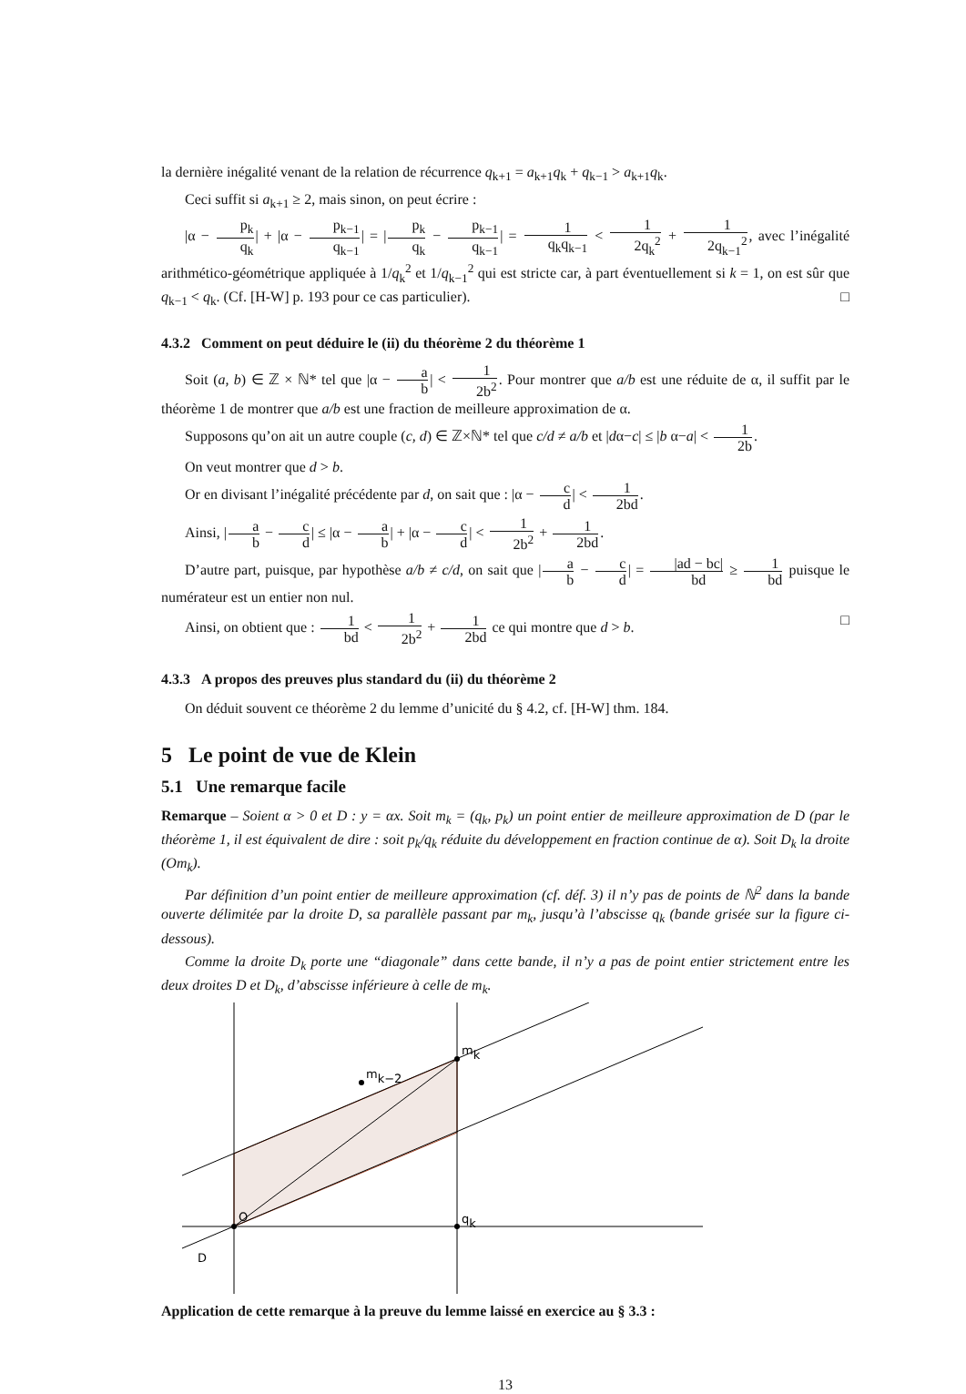la dernière inégalité venant de la relation de récurrence q<sub>k+1</sub> = a<sub>k+1</sub>q<sub>k</sub> + q<sub>k−1</sub> > a<sub>k+1</sub>q<sub>k</sub>.
Ceci suffit si a<sub>k+1</sub> ≥ 2, mais sinon, on peut écrire :
|α − p<sub>k</sub> q<sub>k</sub>| + |α − p<sub>k−1</sub> q<sub>k−1</sub>| = |p<sub>k</sub> q<sub>k</sub> − p<sub>k−1</sub> q<sub>k−1</sub>| = 1 q<sub>k</sub>q<sub>k−1</sub> < 1 2q<sub>k</sub><sup>2</sup> + 1 2q<sub>k−1</sub><sup>2</sup>, avec l’inégalité arithmético-géométrique appliquée à 1/q<sub>k</sub><sup>2</sup> et 1/q<sub>k−1</sub><sup>2</sup> qui est stricte car, à part éventuellement si k = 1, on est sûr que q<sub>k−1</sub> < q<sub>k</sub>. (Cf. [H-W] p. 193 pour ce cas particulier). □
4.3.2 Comment on peut déduire le (ii) du théorème 2 du théorème 1
Soit (a, b) ∈ ℤ × ℕ* tel que |α − a b| < 1 2b<sup>2</sup>. Pour montrer que a/b est une réduite de α, il suffit par le théorème 1 de montrer que a/b est une fraction de meilleure approximation de α.
Supposons qu’on ait un autre couple (c, d) ∈ ℤ×ℕ* tel que c/d ≠ a/b et |dα−c| ≤ |b α−a| < 1 2b.
On veut montrer que d > b.
Or en divisant l’inégalité précédente par d, on sait que : |α − c d| < 1 2bd.
Ainsi, |a b − c d| ≤ |α − a b| + |α − c d| < 1 2b<sup>2</sup> + 1 2bd.
D’autre part, puisque, par hypothèse a/b ≠ c/d, on sait que |a b − c d| = |ad − bc| bd ≥ 1 bd puisque le numérateur est un entier non nul.
Ainsi, on obtient que : 1 bd < 1 2b<sup>2</sup> + 1 2bd ce qui montre que d > b. □
4.3.3 A propos des preuves plus standard du (ii) du théorème 2
On déduit souvent ce théorème 2 du lemme d’unicité du § 4.2, cf. [H-W] thm. 184.
5 Le point de vue de Klein
5.1 Une remarque facile
Remarque – Soient α > 0 et D : y = αx. Soit m<sub>k</sub> = (q<sub>k</sub>, p<sub>k</sub>) un point entier de meilleure approximation de D (par le théorème 1, il est équivalent de dire : soit p<sub>k</sub>/q<sub>k</sub> réduite du développement en fraction continue de α). Soit D<sub>k</sub> la droite (Om<sub>k</sub>).
Par définition d’un point entier de meilleure approximation (cf. déf. 3) il n’y pas de points de ℕ<sup>2</sup> dans la bande ouverte délimitée par la droite D, sa parallèle passant par m<sub>k</sub>, jusqu’à l’abscisse q<sub>k</sub> (bande grisée sur la figure ci-dessous).
Comme la droite D<sub>k</sub> porte une “diagonale” dans cette bande, il n’y a pas de point entier strictement entre les deux droites D et D<sub>k</sub>, d’abscisse inférieure à celle de m<sub>k</sub>.
O
mk
mk−2
qk
D
Application de cette remarque à la preuve du lemme laissé en exercice au § 3.3 :
13